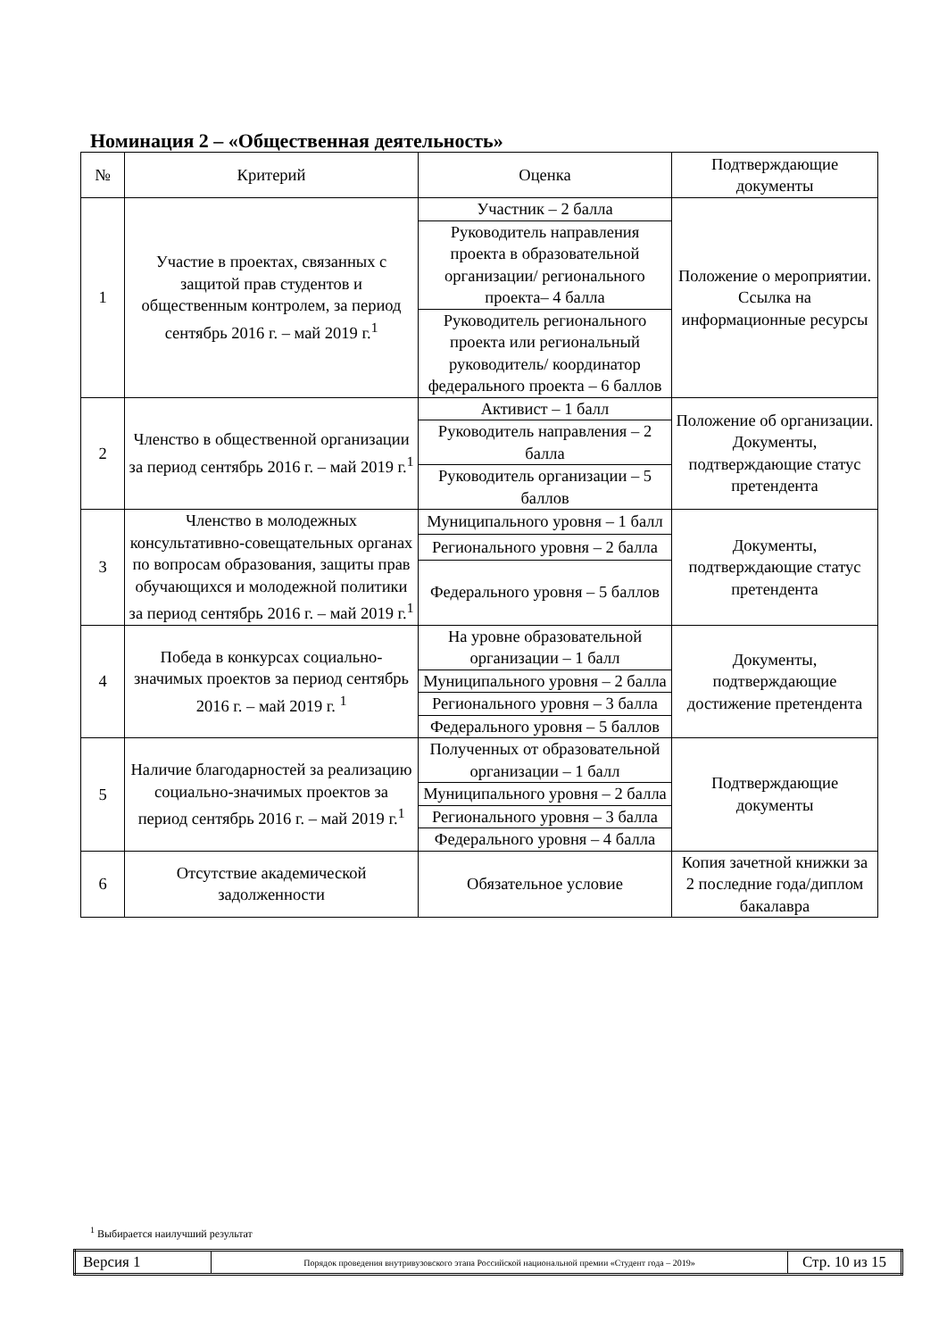Номинация 2 – «Общественная деятельность»
| № | Критерий | Оценка | Подтверждающие документы |
| --- | --- | --- | --- |
| 1 | Участие в проектах, связанных с защитой прав студентов и общественным контролем, за период сентябрь 2016 г. – май 2019 г.<sup>1</sup> | Участник – 2 балла | Положение о мероприятии. Ссылка на информационные ресурсы |
| | | Руководитель направления проекта в образовательной организации/ регионального проекта– 4 балла | |
| | | Руководитель регионального проекта или региональный руководитель/ координатор федерального проекта – 6 баллов | |
| 2 | Членство в общественной организации за период сентябрь 2016 г. – май 2019 г.<sup>1</sup> | Активист – 1 балл | Положение об организации. Документы, подтверждающие статус претендента |
| | | Руководитель направления – 2 балла | |
| | | Руководитель организации – 5 баллов | |
| 3 | Членство в молодежных консультативно-совещательных органах по вопросам образования, защиты прав обучающихся и молодежной политики за период сентябрь 2016 г. – май 2019 г.<sup>1</sup> | Муниципального уровня – 1 балл | Документы, подтверждающие статус претендента |
| | | Регионального уровня – 2 балла | |
| | | Федерального уровня – 5 баллов | |
| 4 | Победа в конкурсах социально-значимых проектов за период сентябрь 2016 г. – май 2019 г. <sup>1</sup> | На уровне образовательной организации – 1 балл | Документы, подтверждающие достижение претендента |
| | | Муниципального уровня – 2 балла | |
| | | Регионального уровня – 3 балла | |
| | | Федерального уровня – 5 баллов | |
| 5 | Наличие благодарностей за реализацию социально-значимых проектов за период сентябрь 2016 г. – май 2019 г.<sup>1</sup> | Полученных от образовательной организации – 1 балл | Подтверждающие документы |
| | | Муниципального уровня – 2 балла | |
| | | Регионального уровня – 3 балла | |
| | | Федерального уровня – 4 балла | |
| 6 | Отсутствие академической задолженности | Обязательное условие | Копия зачетной книжки за 2 последние года/диплом бакалавра |
<sup>1</sup> Выбирается наилучший результат
| Версия 1 | Порядок проведения внутривузовского этапа Российской национальной премии «Студент года – 2019» | Стр. 10 из 15 |